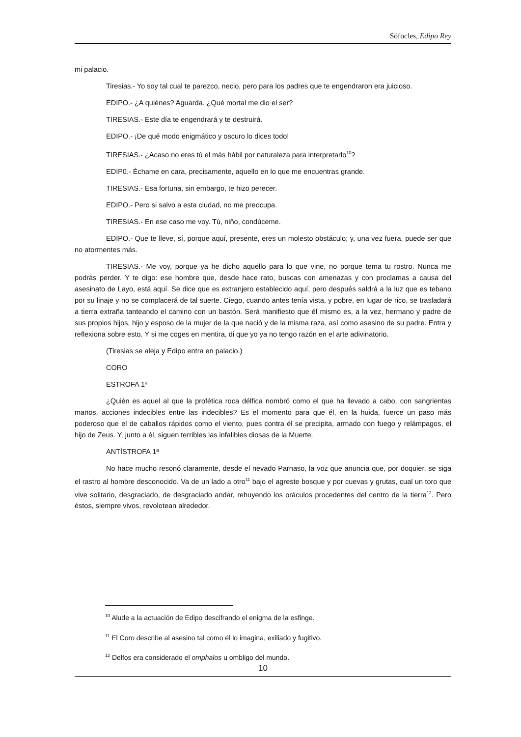Sófocles, Edipo Rey
mi palacio.
Tiresias.- Yo soy tal cual te parezco, necio, pero para los padres que te engendraron era juicioso.
EDIPO.- ¿A quiénes? Aguarda. ¿Qué mortal me dio el ser?
TIRESIAS.- Este día te engendrará y te destruirá.
EDIPO.- ¡De qué modo enigmático y oscuro lo dices todo!
TIRESIAS.- ¿Acaso no eres tú el más hábil por naturaleza para interpretarlo<sup>10</sup>?
EDIP0.- Échame en cara, precisamente, aquello en lo que me encuentras grande.
TIRESIAS.- Esa fortuna, sin embargo, te hizo perecer.
EDIPO.- Pero si salvo a esta ciudad, no me preocupa.
TIRESIAS.- En ese caso me voy. Tú, niño, condúceme.
EDIPO.- Que te lleve, sí, porque aquí, presente, eres un molesto obstáculo; y, una vez fuera, puede ser que no atormentes más.
TIRESIAS.- Me voy, porque ya he dicho aquello para lo que vine, no porque tema tu rostro. Nunca me podrás perder. Y te digo: ese hombre que, desde hace rato, buscas con amenazas y con proclamas a causa del asesinato de Layo, está aquí. Se dice que es extranjero establecido aquí, pero después saldrá a la luz que es tebano por su linaje y no se complacerá de tal suerte. Ciego, cuando antes tenía vista, y pobre, en lugar de rico, se trasladará a tierra extraña tanteando el camino con un bastón. Será manifiesto que él mismo es, a la vez, hermano y padre de sus propios hijos, hijo y esposo de la mujer de la que nació y de la misma raza, así como asesino de su padre. Entra y reflexiona sobre esto. Y si me coges en mentira, di que yo ya no tengo razón en el arte adivinatorio.
(Tiresias se aleja y Edipo entra en palacio.)
CORO
ESTROFA 1ª
¿Quién es aquel al que la profética roca délfica nombró como el que ha llevado a cabo, con sangrientas manos, acciones indecibles entre las indecibles? Es el momento para que él, en la huida, fuerce un paso más poderoso que el de caballos rápidos como el viento, pues contra él se precipita, armado con fuego y relámpagos, el hijo de Zeus. Y, junto a él, siguen terribles las infalibles diosas de la Muerte.
ANTÍSTROFA 1ª
No hace mucho resonó claramente, desde el nevado Parnaso, la voz que anuncia que, por doquier, se siga el rastro al hombre desconocido. Va de un lado a otro<sup>11</sup> bajo el agreste bosque y por cuevas y grutas, cual un toro que vive solitario, desgraciado, de desgraciado andar, rehuyendo los oráculos procedentes del centro de la tierra<sup>12</sup>. Pero éstos, siempre vivos, revolotean alrededor.
<sup>10</sup> Alude a la actuación de Edipo descifrando el enigma de la esfinge.
<sup>11</sup> El Coro describe al asesino tal como él lo imagina, exiliado y fugitivo.
<sup>12</sup> Delfos era considerado el omphalos u ombligo del mundo.
10